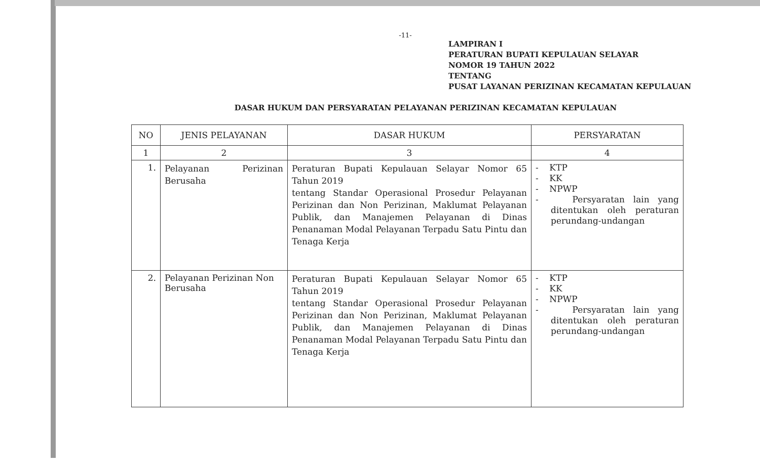-11-
LAMPIRAN I
PERATURAN BUPATI KEPULAUAN SELAYAR
NOMOR 19 TAHUN 2022
TENTANG
PUSAT LAYANAN PERIZINAN KECAMATAN KEPULAUAN
DASAR HUKUM DAN PERSYARATAN PELAYANAN PERIZINAN KECAMATAN KEPULAUAN
| NO | JENIS PELAYANAN | DASAR HUKUM | PERSYARATAN |
| --- | --- | --- | --- |
| 1 | 2 | 3 | 4 |
| 1. | Pelayanan Perizinan Berusaha | Peraturan Bupati Kepulauan Selayar Nomor 65 Tahun 2019 tentang Standar Operasional Prosedur Pelayanan Perizinan dan Non Perizinan, Maklumat Pelayanan Publik, dan Manajemen Pelayanan di Dinas Penanaman Modal Pelayanan Terpadu Satu Pintu dan Tenaga Kerja | - KTP - KK - NPWP - Persyaratan lain yang ditentukan oleh peraturan perundang-undangan |
| 2. | Pelayanan Perizinan Non Berusaha | Peraturan Bupati Kepulauan Selayar Nomor 65 Tahun 2019 tentang Standar Operasional Prosedur Pelayanan Perizinan dan Non Perizinan, Maklumat Pelayanan Publik, dan Manajemen Pelayanan di Dinas Penanaman Modal Pelayanan Terpadu Satu Pintu dan Tenaga Kerja | - KTP - KK - NPWP - Persyaratan lain yang ditentukan oleh peraturan perundang-undangan |